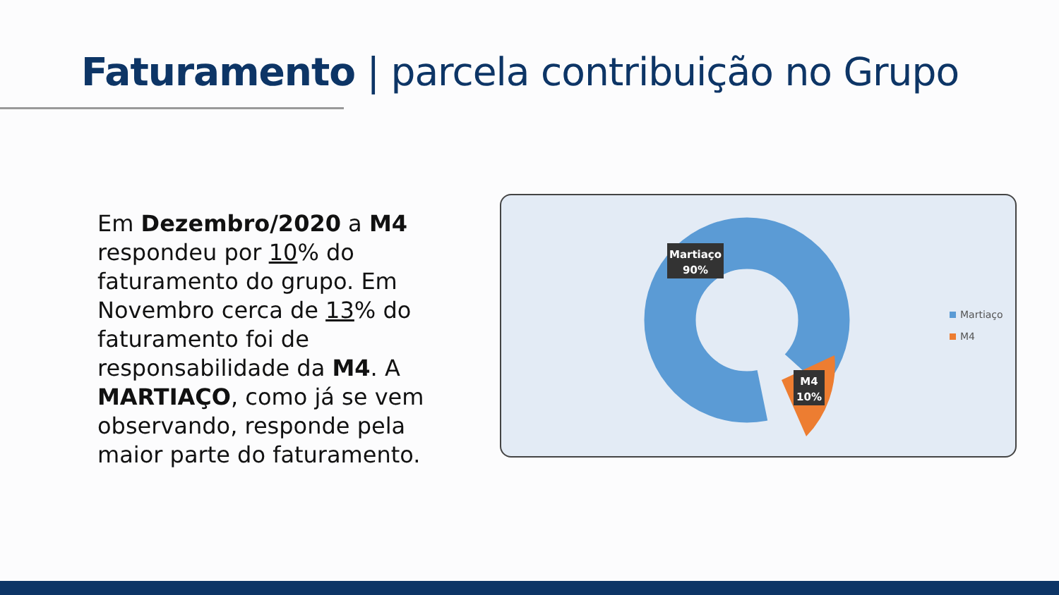Faturamento | parcela contribuição no Grupo
Em Dezembro/2020 a M4 respondeu por 10% do faturamento do grupo. Em Novembro cerca de 13% do faturamento foi de responsabilidade da M4. A MARTIAÇO, como já se vem observando, responde pela maior parte do faturamento.
Martiaço
90%
M4
10%
Martiaço
M4